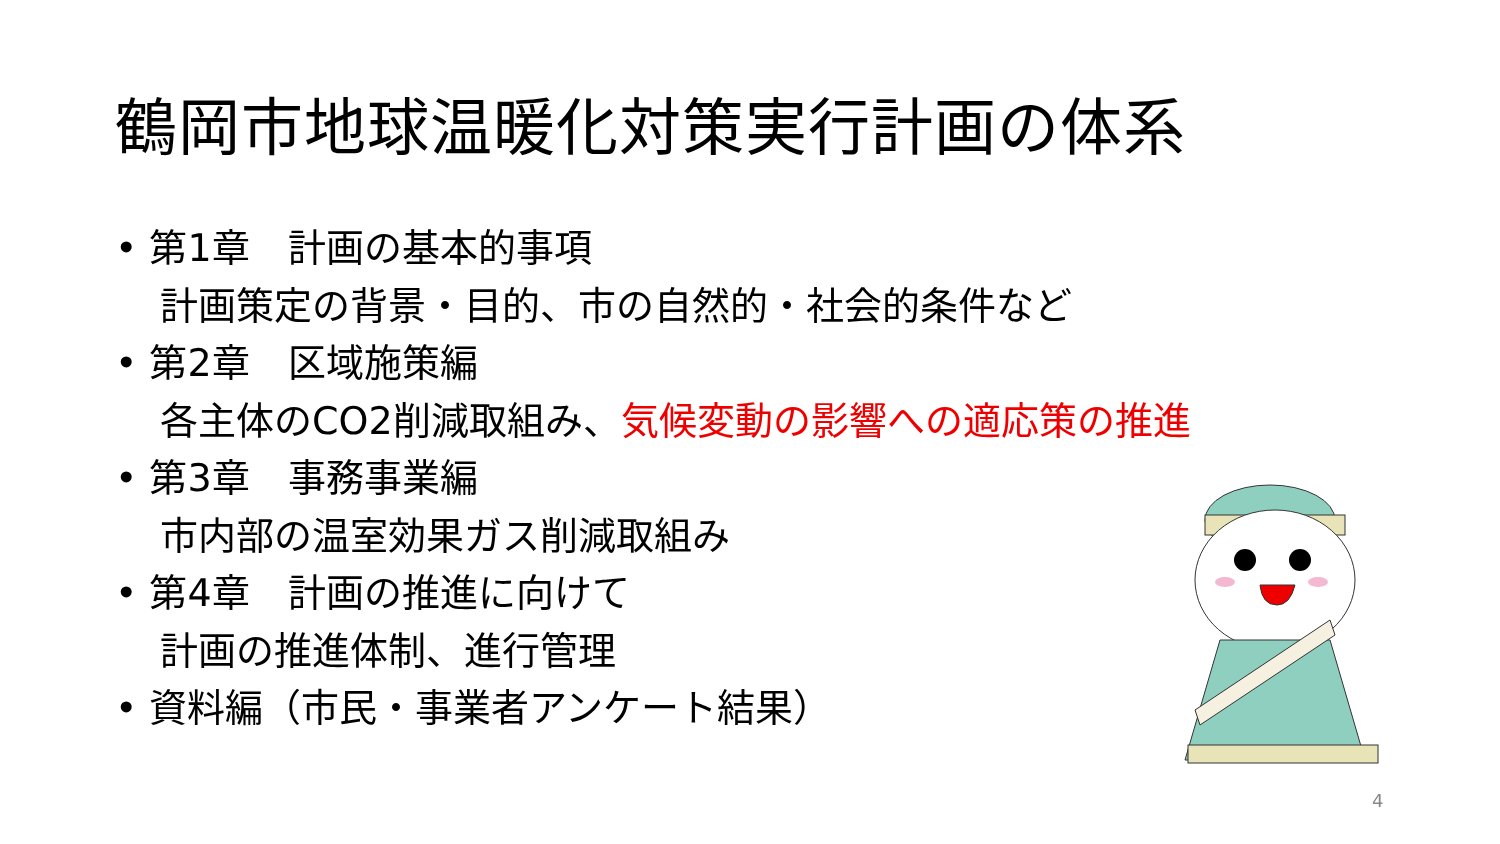鶴岡市地球温暖化対策実行計画の体系
• 第1章　計画の基本的事項
計画策定の背景・目的、市の自然的・社会的条件など
• 第2章　区域施策編
各主体のCO2削減取組み、気候変動の影響への適応策の推進
• 第3章　事務事業編
市内部の温室効果ガス削減取組み
• 第4章　計画の推進に向けて
計画の推進体制、進行管理
• 資料編（市民・事業者アンケート結果）
4